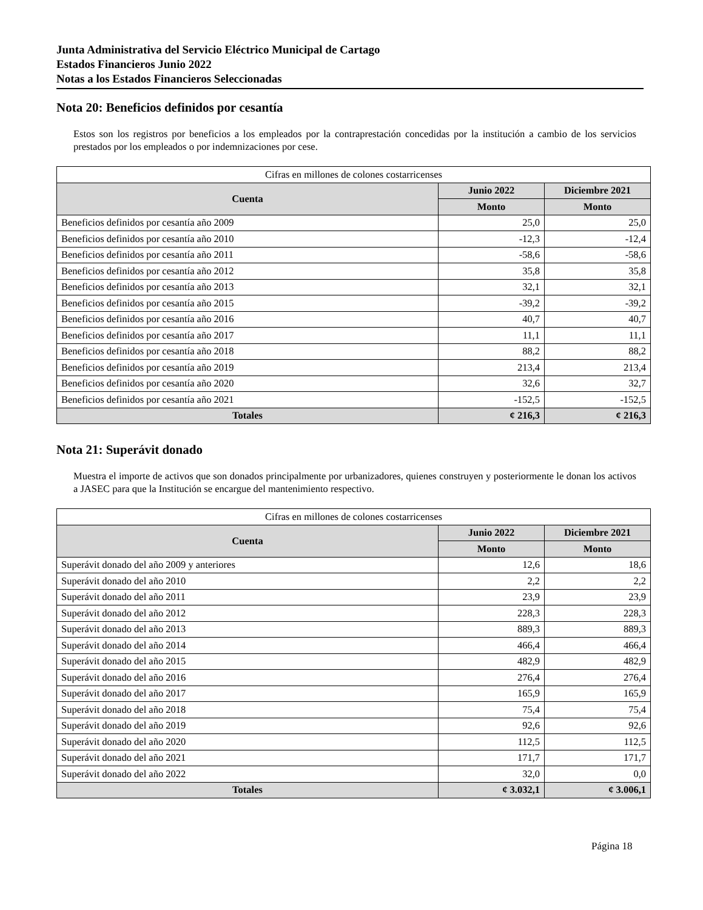Junta Administrativa del Servicio Eléctrico Municipal de Cartago
Estados Financieros Junio 2022
Notas a los Estados Financieros Seleccionadas
Nota 20: Beneficios definidos por cesantía
Estos son los registros por beneficios a los empleados por la contraprestación concedidas por la institución a cambio de los servicios prestados por los empleados o por indemnizaciones por cese.
| Cifras en millones de colones costarricenses | | |
| --- | --- | --- |
| Cuenta | Junio 2022 | Diciembre 2021 |
| | Monto | Monto |
| Beneficios definidos por cesantía año 2009 | 25,0 | 25,0 |
| Beneficios definidos por cesantía año 2010 | -12,3 | -12,4 |
| Beneficios definidos por cesantía año 2011 | -58,6 | -58,6 |
| Beneficios definidos por cesantía año 2012 | 35,8 | 35,8 |
| Beneficios definidos por cesantía año 2013 | 32,1 | 32,1 |
| Beneficios definidos por cesantía año 2015 | -39,2 | -39,2 |
| Beneficios definidos por cesantía año 2016 | 40,7 | 40,7 |
| Beneficios definidos por cesantía año 2017 | 11,1 | 11,1 |
| Beneficios definidos por cesantía año 2018 | 88,2 | 88,2 |
| Beneficios definidos por cesantía año 2019 | 213,4 | 213,4 |
| Beneficios definidos por cesantía año 2020 | 32,6 | 32,7 |
| Beneficios definidos por cesantía año 2021 | -152,5 | -152,5 |
| Totales | ¢ 216,3 | ¢ 216,3 |
Nota 21: Superávit donado
Muestra el importe de activos que son donados principalmente por urbanizadores, quienes construyen y posteriormente le donan los activos a JASEC para que la Institución se encargue del mantenimiento respectivo.
| Cifras en millones de colones costarricenses | | |
| --- | --- | --- |
| Cuenta | Junio 2022 | Diciembre 2021 |
| | Monto | Monto |
| Superávit donado del año 2009 y anteriores | 12,6 | 18,6 |
| Superávit donado del año 2010 | 2,2 | 2,2 |
| Superávit donado del año 2011 | 23,9 | 23,9 |
| Superávit donado del año 2012 | 228,3 | 228,3 |
| Superávit donado del año 2013 | 889,3 | 889,3 |
| Superávit donado del año 2014 | 466,4 | 466,4 |
| Superávit donado del año 2015 | 482,9 | 482,9 |
| Superávit donado del año 2016 | 276,4 | 276,4 |
| Superávit donado del año 2017 | 165,9 | 165,9 |
| Superávit donado del año 2018 | 75,4 | 75,4 |
| Superávit donado del año 2019 | 92,6 | 92,6 |
| Superávit donado del año 2020 | 112,5 | 112,5 |
| Superávit donado del año 2021 | 171,7 | 171,7 |
| Superávit donado del año 2022 | 32,0 | 0,0 |
| Totales | ¢ 3.032,1 | ¢ 3.006,1 |
Página 18